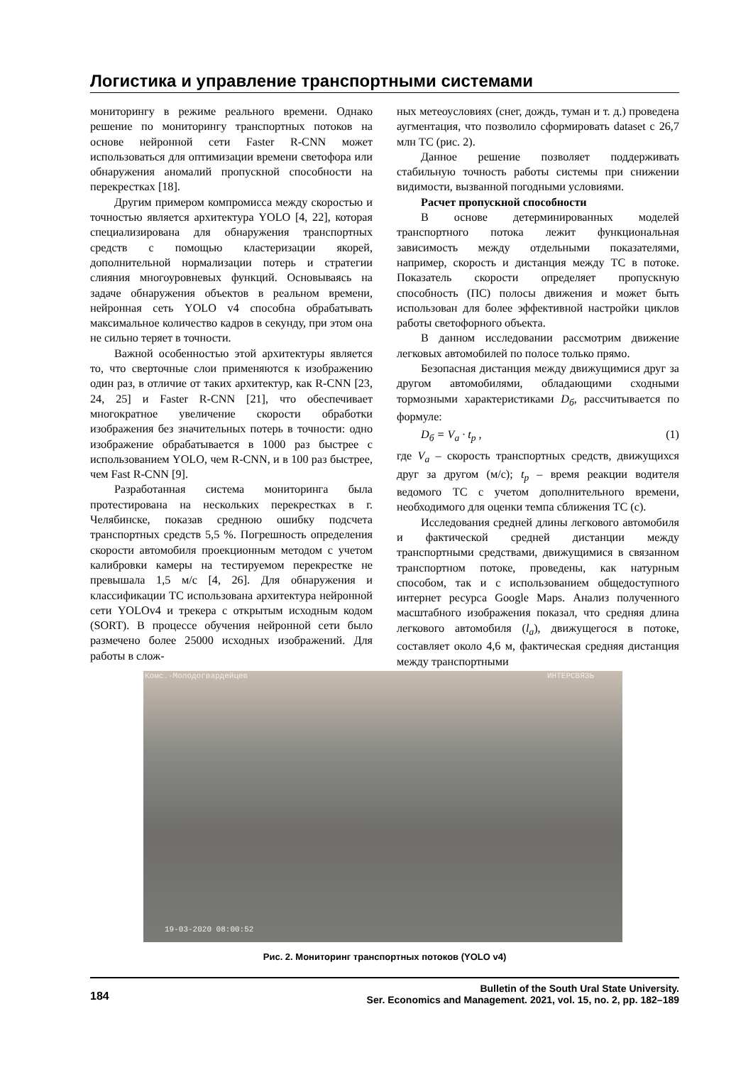Логистика и управление транспортными системами
мониторингу в режиме реального времени. Однако решение по мониторингу транспортных потоков на основе нейронной сети Faster R-CNN может использоваться для оптимизации времени светофора или обнаружения аномалий пропускной способности на перекрестках [18].
Другим примером компромисса между скоростью и точностью является архитектура YOLO [4, 22], которая специализирована для обнаружения транспортных средств с помощью кластеризации якорей, дополнительной нормализации потерь и стратегии слияния многоуровневых функций. Основываясь на задаче обнаружения объектов в реальном времени, нейронная сеть YOLO v4 способна обрабатывать максимальное количество кадров в секунду, при этом она не сильно теряет в точности.
Важной особенностью этой архитектуры является то, что сверточные слои применяются к изображению один раз, в отличие от таких архитектур, как R-CNN [23, 24, 25] и Faster R-CNN [21], что обеспечивает многократное увеличение скорости обработки изображения без значительных потерь в точности: одно изображение обрабатывается в 1000 раз быстрее с использованием YOLO, чем R-CNN, и в 100 раз быстрее, чем Fast R-CNN [9].
Разработанная система мониторинга была протестирована на нескольких перекрестках в г. Челябинске, показав среднюю ошибку подсчета транспортных средств 5,5 %. Погрешность определения скорости автомобиля проекционным методом с учетом калибровки камеры на тестируемом перекрестке не превышала 1,5 м/с [4, 26]. Для обнаружения и классификации ТС использована архитектура нейронной сети YOLOv4 и трекера с открытым исходным кодом (SORT). В процессе обучения нейронной сети было размечено более 25000 исходных изображений. Для работы в слож-
ных метеоусловиях (снег, дождь, туман и т. д.) проведена аугментация, что позволило сформировать dataset с 26,7 млн ТС (рис. 2).
Данное решение позволяет поддерживать стабильную точность работы системы при снижении видимости, вызванной погодными условиями.
Расчет пропускной способности
В основе детерминированных моделей транспортного потока лежит функциональная зависимость между отдельными показателями, например, скорость и дистанция между ТС в потоке. Показатель скорости определяет пропускную способность (ПС) полосы движения и может быть использован для более эффективной настройки циклов работы светофорного объекта.
В данном исследовании рассмотрим движение легковых автомобилей по полосе только прямо.
Безопасная дистанция между движущимися друг за другом автомобилями, обладающими сходными тормозными характеристиками D<sub>б</sub>, рассчитывается по формуле:
D<sub>б</sub> = V<sub>a</sub> · t<sub>p</sub> , (1)
где V<sub>a</sub> – скорость транспортных средств, движущихся друг за другом (м/с); t<sub>p</sub> – время реакции водителя ведомого ТС с учетом дополнительного времени, необходимого для оценки темпа сближения ТС (с).
Исследования средней длины легкового автомобиля и фактической средней дистанции между транспортными средствами, движущимися в связанном транспортном потоке, проведены, как натурным способом, так и с использованием общедоступного интернет ресурса Google Maps. Анализ полученного масштабного изображения показал, что средняя длина легкового автомобиля (l<sub>a</sub>), движущегося в потоке, составляет около 4,6 м, фактическая средняя дистанция между транспортными
Комс.-Молодогвардейцев ИНТЕРСВЯЗЬ
19-03-2020 08:00:52
Рис. 2. Мониторинг транспортных потоков (YOLO v4)
184
Bulletin of the South Ural State University.
Ser. Economics and Management. 2021, vol. 15, no. 2, pp. 182–189